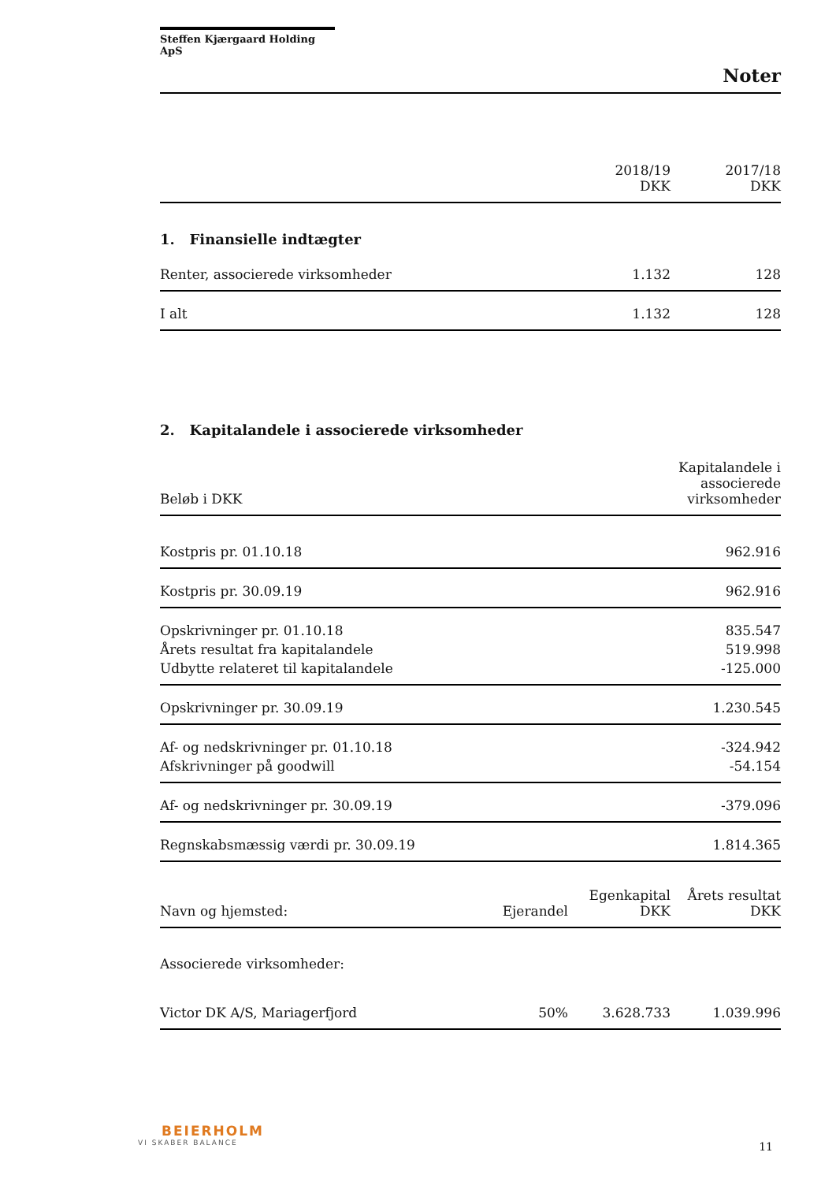Steffen Kjærgaard Holding ApS
Noter
| | 2018/19 DKK | 2017/18 DKK |
| --- | --- | --- |
| 1. Finansielle indtægter | | |
| Renter, associerede virksomheder | 1.132 | 128 |
| I alt | 1.132 | 128 |
2. Kapitalandele i associerede virksomheder
| Beløb i DKK | Kapitalandele i associerede virksomheder |
| --- | --- |
| Kostpris pr. 01.10.18 | 962.916 |
| Kostpris pr. 30.09.19 | 962.916 |
| Opskrivninger pr. 01.10.18 | 835.547 |
| Årets resultat fra kapitalandele | 519.998 |
| Udbytte relateret til kapitalandele | -125.000 |
| Opskrivninger pr. 30.09.19 | 1.230.545 |
| Af- og nedskrivninger pr. 01.10.18 | -324.942 |
| Afskrivninger på goodwill | -54.154 |
| Af- og nedskrivninger pr. 30.09.19 | -379.096 |
| Regnskabsmæssig værdi pr. 30.09.19 | 1.814.365 |
| Navn og hjemsted: | Ejerandel | Egenkapital DKK | Årets resultat DKK |
| --- | --- | --- | --- |
| Associerede virksomheder: | | | |
| Victor DK A/S, Mariagerfjord | 50% | 3.628.733 | 1.039.996 |
BEIERHOLM
VI SKABER BALANCE
11